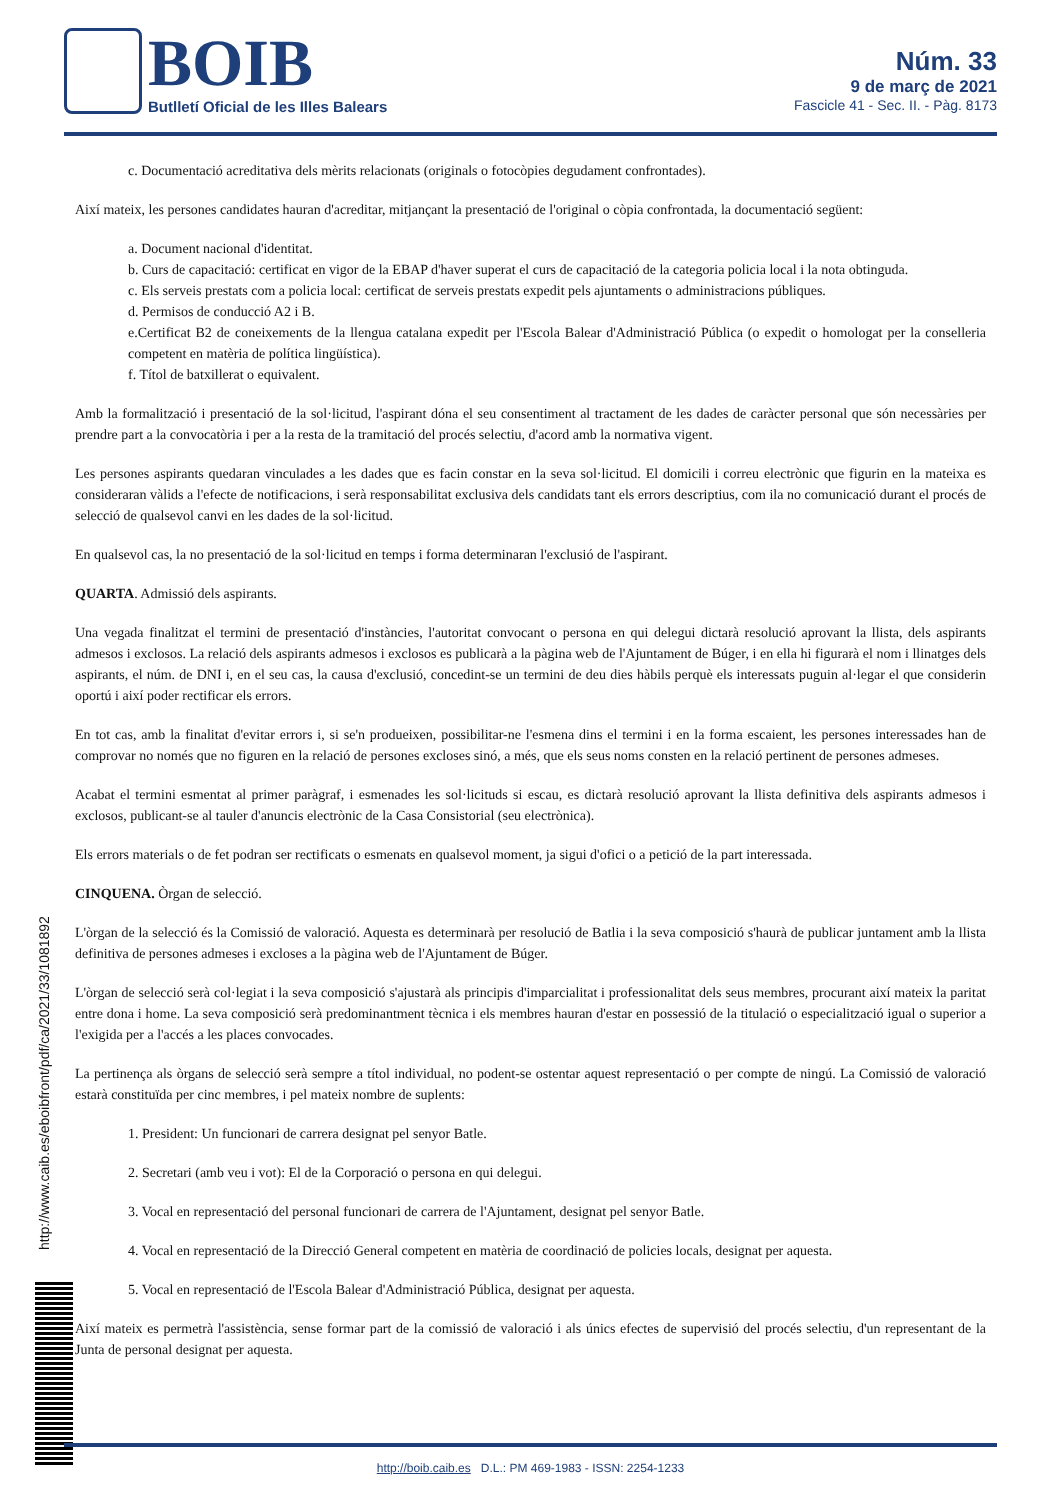BOIB
Butlletí Oficial de les Illes Balears
Núm. 33
9 de març de 2021
Fascicle 41 - Sec. II. - Pàg. 8173
c. Documentació acreditativa dels mèrits relacionats (originals o fotocòpies degudament confrontades).
Així mateix, les persones candidates hauran d'acreditar, mitjançant la presentació de l'original o còpia confrontada, la documentació següent:
a. Document nacional d'identitat.
b. Curs de capacitació: certificat en vigor de la EBAP d'haver superat el curs de capacitació de la categoria policia local i la nota obtinguda.
c. Els serveis prestats com a policia local: certificat de serveis prestats expedit pels ajuntaments o administracions públiques.
d. Permisos de conducció A2 i B.
e.Certificat B2 de coneixements de la llengua catalana expedit per l'Escola Balear d'Administració Pública (o expedit o homologat per la conselleria competent en matèria de política lingüística).
f. Títol de batxillerat o equivalent.
Amb la formalització i presentació de la sol·licitud, l'aspirant dóna el seu consentiment al tractament de les dades de caràcter personal que són necessàries per prendre part a la convocatòria i per a la resta de la tramitació del procés selectiu, d'acord amb la normativa vigent.
Les persones aspirants quedaran vinculades a les dades que es facin constar en la seva sol·licitud. El domicili i correu electrònic que figurin en la mateixa es consideraran vàlids a l'efecte de notificacions, i serà responsabilitat exclusiva dels candidats tant els errors descriptius, com ila no comunicació durant el procés de selecció de qualsevol canvi en les dades de la sol·licitud.
En qualsevol cas, la no presentació de la sol·licitud en temps i forma determinaran l'exclusió de l'aspirant.
QUARTA. Admissió dels aspirants.
Una vegada finalitzat el termini de presentació d'instàncies, l'autoritat convocant o persona en qui delegui dictarà resolució aprovant la llista, dels aspirants admesos i exclosos. La relació dels aspirants admesos i exclosos es publicarà a la pàgina web de l'Ajuntament de Búger, i en ella hi figurarà el nom i llinatges dels aspirants, el núm. de DNI i, en el seu cas, la causa d'exclusió, concedint-se un termini de deu dies hàbils perquè els interessats puguin al·legar el que considerin oportú i així poder rectificar els errors.
En tot cas, amb la finalitat d'evitar errors i, si se'n produeixen, possibilitar-ne l'esmena dins el termini i en la forma escaient, les persones interessades han de comprovar no només que no figuren en la relació de persones excloses sinó, a més, que els seus noms consten en la relació pertinent de persones admeses.
Acabat el termini esmentat al primer paràgraf, i esmenades les sol·licituds si escau, es dictarà resolució aprovant la llista definitiva dels aspirants admesos i exclosos, publicant-se al tauler d'anuncis electrònic de la Casa Consistorial (seu electrònica).
Els errors materials o de fet podran ser rectificats o esmenats en qualsevol moment, ja sigui d'ofici o a petició de la part interessada.
CINQUENA. Òrgan de selecció.
L'òrgan de la selecció és la Comissió de valoració. Aquesta es determinarà per resolució de Batlia i la seva composició s'haurà de publicar juntament amb la llista definitiva de persones admeses i excloses a la pàgina web de l'Ajuntament de Búger.
L'òrgan de selecció serà col·legiat i la seva composició s'ajustarà als principis d'imparcialitat i professionalitat dels seus membres, procurant així mateix la paritat entre dona i home. La seva composició serà predominantment tècnica i els membres hauran d'estar en possessió de la titulació o especialització igual o superior a l'exigida per a l'accés a les places convocades.
La pertinença als òrgans de selecció serà sempre a títol individual, no podent-se ostentar aquest representació o per compte de ningú. La Comissió de valoració estarà constituïda per cinc membres, i pel mateix nombre de suplents:
1. President: Un funcionari de carrera designat pel senyor Batle.
2. Secretari (amb veu i vot): El de la Corporació o persona en qui delegui.
3. Vocal en representació del personal funcionari de carrera de l'Ajuntament, designat pel senyor Batle.
4. Vocal en representació de la Direcció General competent en matèria de coordinació de policies locals, designat per aquesta.
5. Vocal en representació de l'Escola Balear d'Administració Pública, designat per aquesta.
Així mateix es permetrà l'assistència, sense formar part de la comissió de valoració i als únics efectes de supervisió del procés selectiu, d'un representant de la Junta de personal designat per aquesta.
http://www.caib.es/eboibfront/pdf/ca/2021/33/1081892
http://boib.caib.es D.L.: PM 469-1983 - ISSN: 2254-1233